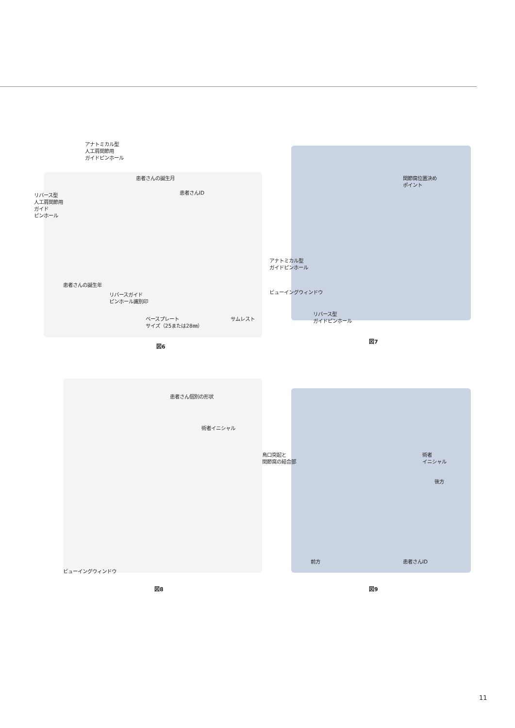アナトミカル型
人工肩関節用
ガイドピンホール
患者さんの誕生月
リバース型
人工肩関節用
ガイド
ピンホール
患者さんID
患者さんの誕生年
リバースガイド
ピンホール識別印
ベースプレート
サイズ（25または28㎜）
サムレスト
図6
関節窩位置決め
ポイント
アナトミカル型
ガイドピンホール
ビューイングウィンドウ
リバース型
ガイドピンホール
図7
患者さん個別の形状
術者イニシャル
ビューイングウィンドウ
図8
烏口突起と
関節窩の結合部
術者
イニシャル
後方
前方 患者さんID
図9
11